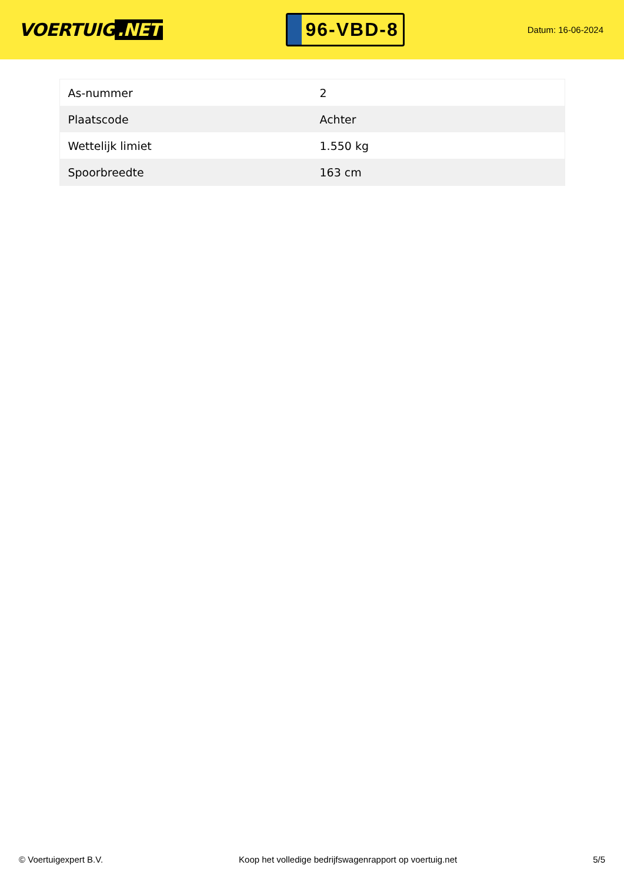VOERTUIG.NET
96-VBD-8
Datum: 16-06-2024
| As-nummer | 2 |
| Plaatscode | Achter |
| Wettelijk limiet | 1.550 kg |
| Spoorbreedte | 163 cm |
© Voertuigexpert B.V. Koop het volledige bedrijfswagenrapport op voertuig.net 5/5